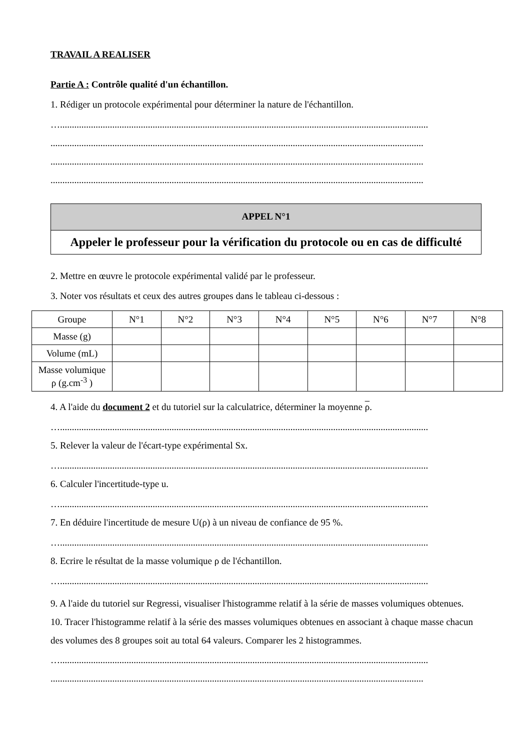TRAVAIL A REALISER
Partie A : Contrôle qualité d'un échantillon.
1. Rédiger un protocole expérimental pour déterminer la nature de l'échantillon.
…...........................................................................................................................................................
.............................................................................................................................................................
.............................................................................................................................................................
.............................................................................................................................................................
APPEL N°1
Appeler le professeur pour la vérification du protocole ou en cas de difficulté
2. Mettre en œuvre le protocole expérimental validé par le professeur.
3. Noter vos résultats et ceux des autres groupes dans le tableau ci-dessous :
| Groupe | N°1 | N°2 | N°3 | N°4 | N°5 | N°6 | N°7 | N°8 |
| Masse (g) | | | | | | | | |
| Volume (mL) | | | | | | | | |
| Masse volumique ρ (g.cm<sup>-3</sup> ) | | | | | | | | |
4. A l'aide du document 2 et du tutoriel sur la calculatrice, déterminer la moyenne ρ.
…...........................................................................................................................................................
5. Relever la valeur de l'écart-type expérimental Sx.
…...........................................................................................................................................................
6. Calculer l'incertitude-type u.
…...........................................................................................................................................................
7. En déduire l'incertitude de mesure U(ρ) à un niveau de confiance de 95 %.
…...........................................................................................................................................................
8. Ecrire le résultat de la masse volumique ρ de l'échantillon.
…...........................................................................................................................................................
9. A l'aide du tutoriel sur Regressi, visualiser l'histogramme relatif à la série de masses volumiques obtenues.
10. Tracer l'histogramme relatif à la série des masses volumiques obtenues en associant à chaque masse chacun des volumes des 8 groupes soit au total 64 valeurs. Comparer les 2 histogrammes.
…...........................................................................................................................................................
.............................................................................................................................................................